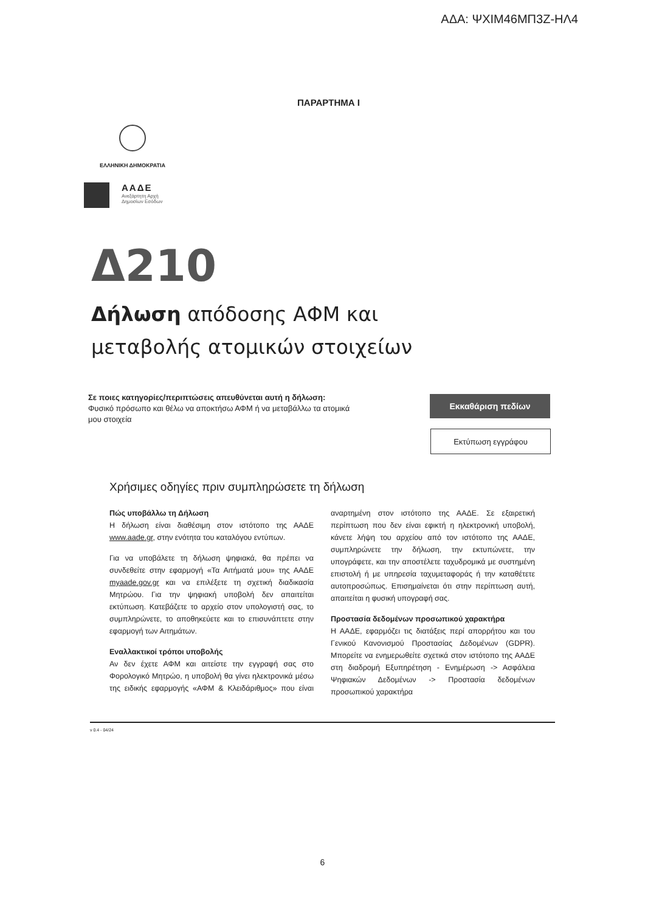ΑΔΑ: ΨΧΙΜ46ΜΠ3Ζ-ΗΛ4
ΠΑΡΑΡΤΗΜΑ Ι
ΕΛΛΗΝΙΚΗ ΔΗΜΟΚΡΑΤΙΑ
ΑΑΔΕ
Ανεξάρτητη Αρχή
Δημοσίων Εσόδων
Δ210
Δήλωση απόδοσης ΑΦΜ και
μεταβολής ατομικών στοιχείων
Σε ποιες κατηγορίες/περιπτώσεις απευθύνεται αυτή η δήλωση:
Φυσικό πρόσωπο και θέλω να αποκτήσω ΑΦΜ ή να μεταβάλλω τα ατομικά μου στοιχεία
Εκκαθάριση πεδίων
Εκτύπωση εγγράφου
Χρήσιμες οδηγίες πριν συμπληρώσετε τη δήλωση
Πώς υποβάλλω τη Δήλωση
Η δήλωση είναι διαθέσιμη στον ιστότοπο της ΑΑΔΕ www.aade.gr, στην ενότητα του καταλόγου εντύπων.
Για να υποβάλετε τη δήλωση ψηφιακά, θα πρέπει να συνδεθείτε στην εφαρμογή «Τα Αιτήματά μου» της ΑΑΔΕ myaade.gov.gr και να επιλέξετε τη σχετική διαδικασία Μητρώου. Για την ψηφιακή υποβολή δεν απαιτείται εκτύπωση. Κατεβάζετε το αρχείο στον υπολογιστή σας, το συμπληρώνετε, το αποθηκεύετε και το επισυνάπτετε στην εφαρμογή των Αιτημάτων.
Εναλλακτικοί τρόποι υποβολής
Αν δεν έχετε ΑΦΜ και αιτείστε την εγγραφή σας στο Φορολογικό Μητρώο, η υποβολή θα γίνει ηλεκτρονικά μέσω της ειδικής εφαρμογής «ΑΦΜ & Κλειδάριθμος» που είναι αναρτημένη στον ιστότοπο της ΑΑΔΕ. Σε εξαιρετική περίπτωση που δεν είναι εφικτή η ηλεκτρονική υποβολή, κάνετε λήψη του αρχείου από τον ιστότοπο της ΑΑΔΕ, συμπληρώνετε την δήλωση, την εκτυπώνετε, την υπογράφετε, και την αποστέλετε ταχυδρομικά με συστημένη επιστολή ή με υπηρεσία ταχυμεταφοράς ή την καταθέτετε αυτοπροσώπως. Επισημαίνεται ότι στην περίπτωση αυτή, απαιτείται η φυσική υπογραφή σας.
Προστασία δεδομένων προσωπικού χαρακτήρα
Η ΑΑΔΕ, εφαρμόζει τις διατάξεις περί απορρήτου και του Γενικού Κανονισμού Προστασίας Δεδομένων (GDPR). Μπορείτε να ενημερωθείτε σχετικά στον ιστότοπο της ΑΑΔΕ στη διαδρομή Εξυπηρέτηση - Ενημέρωση -> Ασφάλεια Ψηφιακών Δεδομένων -> Προστασία δεδομένων προσωπικού χαρακτήρα
v 0.4 - 04/24
6